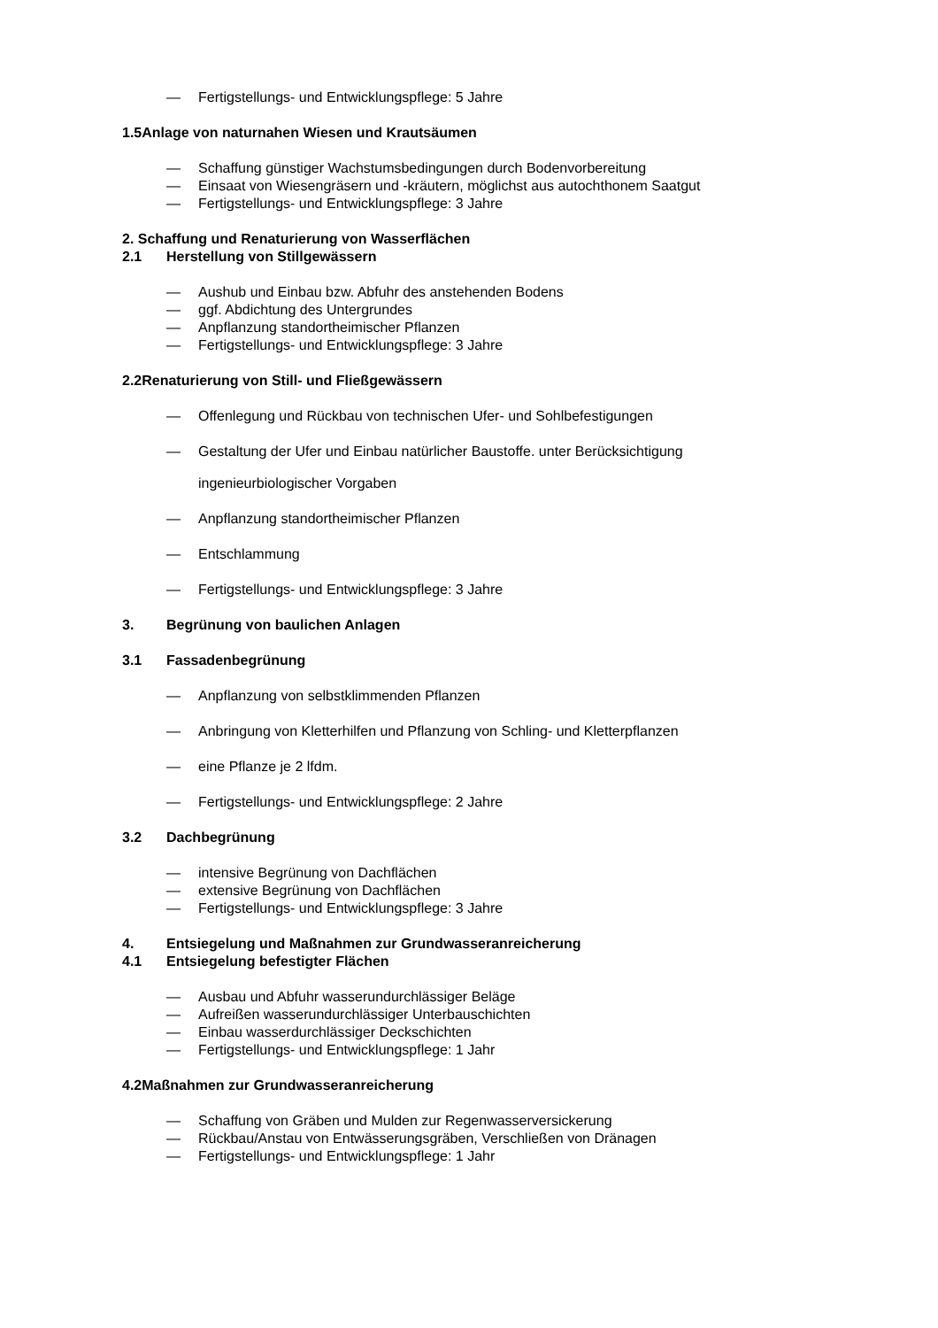— Fertigstellungs- und Entwicklungspflege: 5 Jahre
1.5Anlage von naturnahen Wiesen und Krautsäumen
— Schaffung günstiger Wachstumsbedingungen durch Bodenvorbereitung
— Einsaat von Wiesengräsern und -kräutern, möglichst aus autochthonem Saatgut
— Fertigstellungs- und Entwicklungspflege: 3 Jahre
2. Schaffung und Renaturierung von Wasserflächen
2.1 Herstellung von Stillgewässern
— Aushub und Einbau bzw. Abfuhr des anstehenden Bodens
— ggf. Abdichtung des Untergrundes
— Anpflanzung standortheimischer Pflanzen
— Fertigstellungs- und Entwicklungspflege: 3 Jahre
2.2Renaturierung von Still- und Fließgewässern
— Offenlegung und Rückbau von technischen Ufer- und Sohlbefestigungen
— Gestaltung der Ufer und Einbau natürlicher Baustoffe. unter Berücksichtigung
ingenieurbiologischer Vorgaben
— Anpflanzung standortheimischer Pflanzen
— Entschlammung
— Fertigstellungs- und Entwicklungspflege: 3 Jahre
3. Begrünung von baulichen Anlagen
3.1 Fassadenbegrünung
— Anpflanzung von selbstklimmenden Pflanzen
— Anbringung von Kletterhilfen und Pflanzung von Schling- und Kletterpflanzen
— eine Pflanze je 2 lfdm.
— Fertigstellungs- und Entwicklungspflege: 2 Jahre
3.2 Dachbegrünung
— intensive Begrünung von Dachflächen
— extensive Begrünung von Dachflächen
— Fertigstellungs- und Entwicklungspflege: 3 Jahre
4. Entsiegelung und Maßnahmen zur Grundwasseranreicherung
4.1 Entsiegelung befestigter Flächen
— Ausbau und Abfuhr wasserundurchlässiger Beläge
— Aufreißen wasserundurchlässiger Unterbauschichten
— Einbau wasserdurchlässiger Deckschichten
— Fertigstellungs- und Entwicklungspflege: 1 Jahr
4.2Maßnahmen zur Grundwasseranreicherung
— Schaffung von Gräben und Mulden zur Regenwasserversickerung
— Rückbau/Anstau von Entwässerungsgräben, Verschließen von Dränagen
— Fertigstellungs- und Entwicklungspflege: 1 Jahr